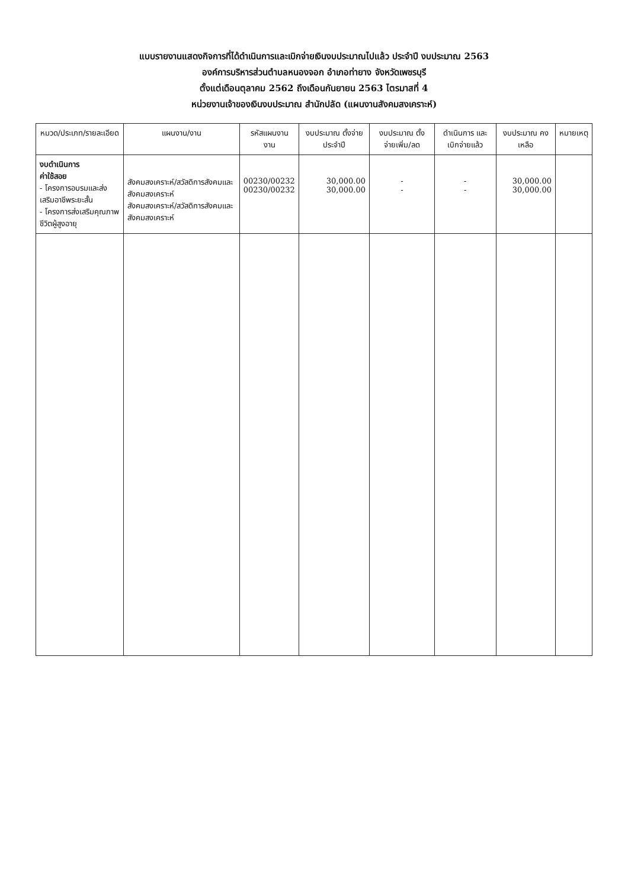แบบรายงานแสดงกิจการที่ได้ดำเนินการและเบิกจ่ายเงินงบประมาณไปแล้ว ประจำปี งบประมาณ 2563
องค์การบริหารส่วนตำบลหนองจอก อำเภอท่ายาง จังหวัดเพชรบุรี
ตั้งแต่เดือนตุลาคม 2562 ถึงเดือนกันยายน 2563 ไตรมาสที่ 4
หน่วยงานเจ้าของเงินงบประมาณ สำนักปลัด (แผนงานสังคมสงเคราะห์)
| หมวด/ประเภท/รายละเอียด | แผนงาน/งาน | รหัสแผนงาน งาน | งบประมาณ ตั้งจ่ายประจำปี | งบประมาณ ตั้งจ่ายเพิ่ม/ลด | ดำเนินการ และเบิกจ่ายแล้ว | งบประมาณ คงเหลือ | หมายเหตุ |
| --- | --- | --- | --- | --- | --- | --- | --- |
| งบดำเนินการ ค่าใช้สอย - โครงการอบรมและส่งเสริมอาชีพระยะสั้น - โครงการส่งเสริมคุณภาพชีวิตผู้สูงอายุ | สังคมสงเคราะห์/สวัสดิการสังคมและสังคมสงเคราะห์ สังคมสงเคราะห์/สวัสดิการสังคมและสังคมสงเคราะห์ | 00230/00232 00230/00232 | 30,000.00 30,000.00 | - - | - - | 30,000.00 30,000.00 | |